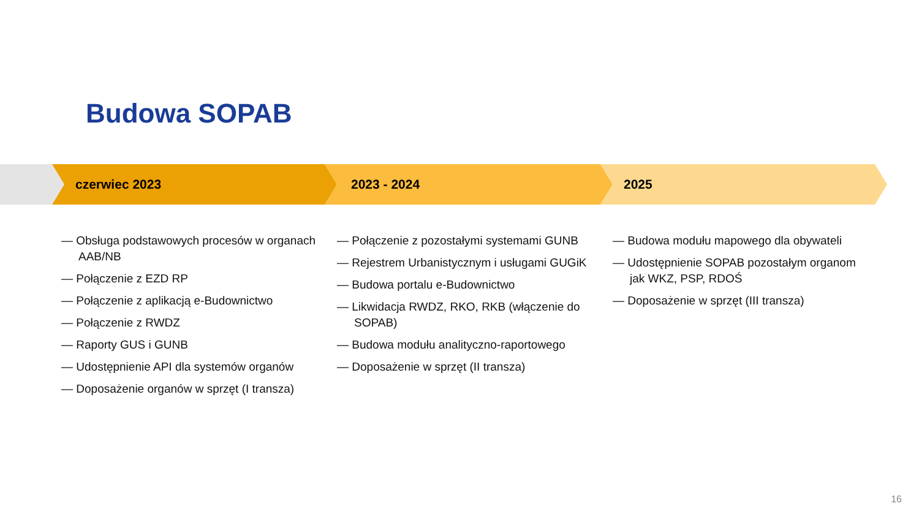Budowa SOPAB
czerwiec 2023 2023 - 2024 2025
— Obsługa podstawowych procesów w organach AAB/NB
— Połączenie z EZD RP
— Połączenie z aplikacją e-Budownictwo
— Połączenie z RWDZ
— Raporty GUS i GUNB
— Udostępnienie API dla systemów organów
— Doposażenie organów w sprzęt (I transza)
— Połączenie z pozostałymi systemami GUNB
— Rejestrem Urbanistycznym i usługami GUGiK
— Budowa portalu e-Budownictwo
— Likwidacja RWDZ, RKO, RKB (włączenie do SOPAB)
— Budowa modułu analityczno-raportowego
— Doposażenie w sprzęt (II transza)
— Budowa modułu mapowego dla obywateli
— Udostępnienie SOPAB pozostałym organom jak WKZ, PSP, RDOŚ
— Doposażenie w sprzęt (III transza)
16